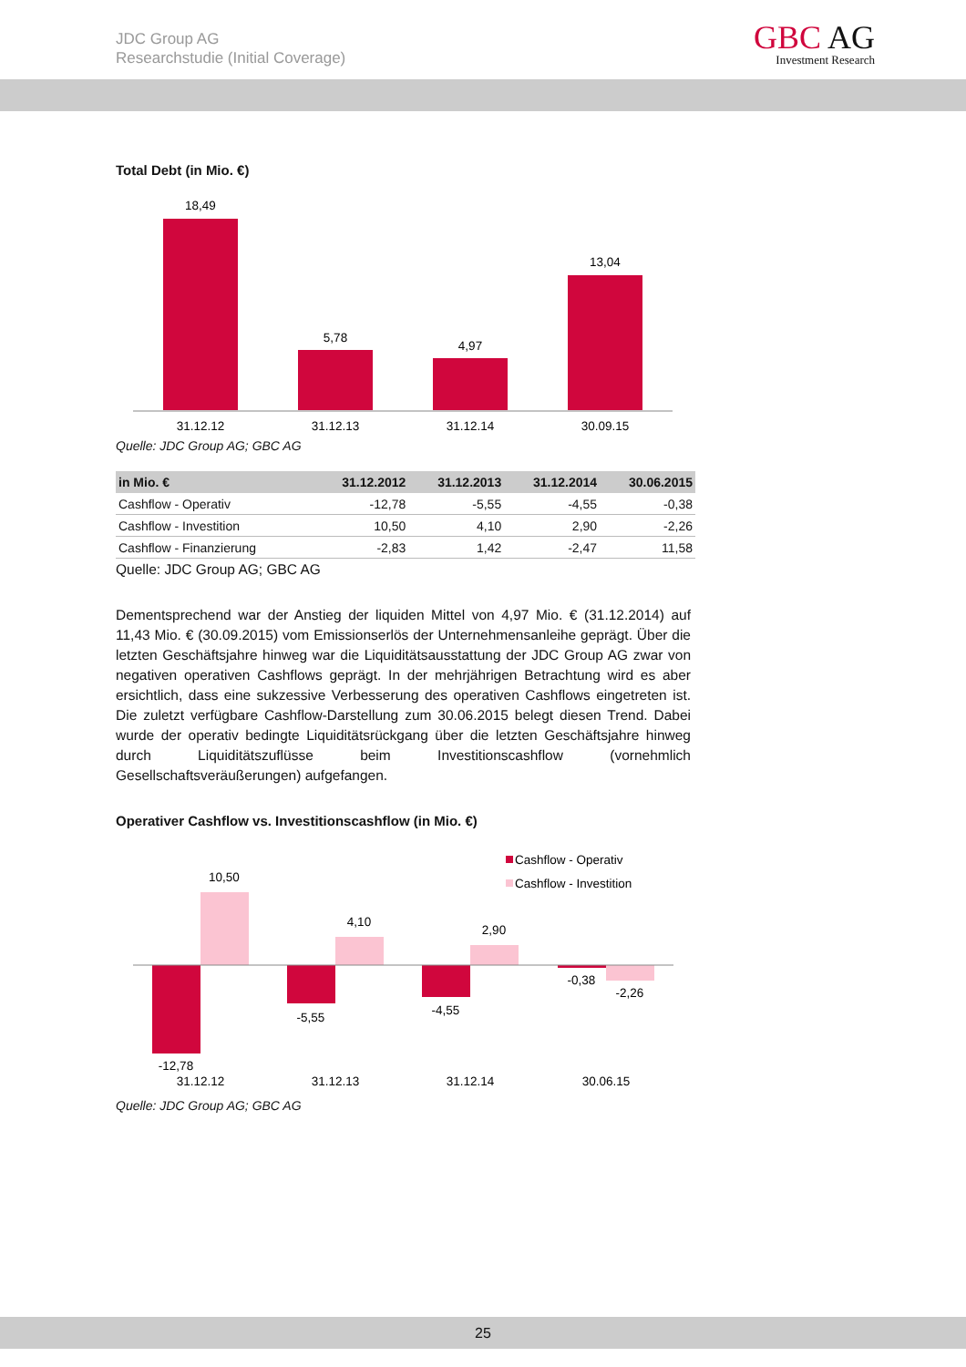JDC Group AG
Researchstudie (Initial Coverage)
GBC AG
Investment Research
Total Debt (in Mio. €)
18,49
5,78
4,97
13,04
31.12.12
31.12.13
31.12.14
30.09.15
Quelle: JDC Group AG; GBC AG
| in Mio. € | 31.12.2012 | 31.12.2013 | 31.12.2014 | 30.06.2015 |
| --- | --- | --- | --- | --- |
| Cashflow - Operativ | -12,78 | -5,55 | -4,55 | -0,38 |
| Cashflow - Investition | 10,50 | 4,10 | 2,90 | -2,26 |
| Cashflow - Finanzierung | -2,83 | 1,42 | -2,47 | 11,58 |
Quelle: JDC Group AG; GBC AG
Dementsprechend war der Anstieg der liquiden Mittel von 4,97 Mio. € (31.12.2014) auf 11,43 Mio. € (30.09.2015) vom Emissionserlös der Unternehmensanleihe geprägt. Über die letzten Geschäftsjahre hinweg war die Liquiditätsausstattung der JDC Group AG zwar von negativen operativen Cashflows geprägt. In der mehrjährigen Betrachtung wird es aber ersichtlich, dass eine sukzessive Verbesserung des operativen Cashflows eingetreten ist. Die zuletzt verfügbare Cashflow-Darstellung zum 30.06.2015 belegt diesen Trend. Dabei wurde der operativ bedingte Liquiditätsrückgang über die letzten Geschäftsjahre hinweg durch Liquiditätszuflüsse beim Investitionscashflow (vornehmlich Gesellschaftsveräußerungen) aufgefangen.
Operativer Cashflow vs. Investitionscashflow (in Mio. €)
Cashflow - Operativ
Cashflow - Investition
10,50
4,10
2,90
-12,78
-5,55
-4,55
-0,38
-2,26
31.12.12
31.12.13
31.12.14
30.06.15
Quelle: JDC Group AG; GBC AG
25